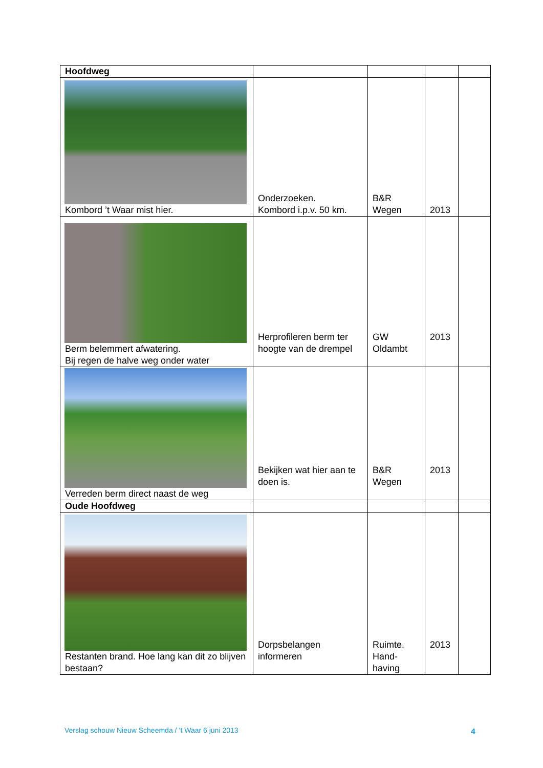| Hoofdweg | | | | |
| Kombord ’t Waar mist hier. | Onderzoeken. Kombord i.p.v. 50 km. | B&R Wegen | 2013 | |
| Berm belemmert afwatering. Bij regen de halve weg onder water | Herprofileren berm ter hoogte van de drempel | GW Oldambt | 2013 | |
| Verreden berm direct naast de weg | Bekijken wat hier aan te doen is. | B&R Wegen | 2013 | |
| Oude Hoofdweg | | | | |
| Restanten brand. Hoe lang kan dit zo blijven bestaan? | Dorpsbelangen informeren | Ruimte. Hand- having | 2013 | |
Verslag schouw Nieuw Scheemda / ’t Waar 6 juni 2013
4